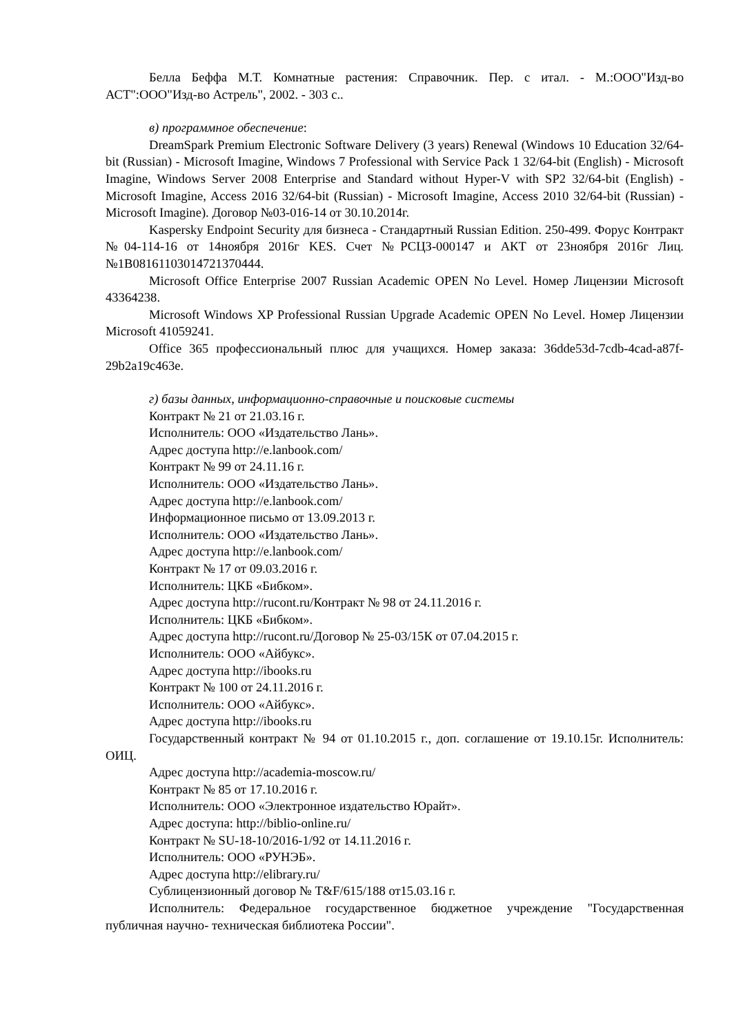Белла Беффа М.Т. Комнатные растения: Справочник. Пер. с итал. - М.:ООО"Изд-во АСТ":ООО"Изд-во Астрель", 2002. - 303 с..
в) программное обеспечение:
DreamSpark Premium Electronic Software Delivery (3 years) Renewal (Windows 10 Education 32/64-bit (Russian) - Microsoft Imagine, Windows 7 Professional with Service Pack 1 32/64-bit (English) - Microsoft Imagine, Windows Server 2008 Enterprise and Standard without Hyper-V with SP2 32/64-bit (English) - Microsoft Imagine, Access 2016 32/64-bit (Russian) - Microsoft Imagine, Access 2010 32/64-bit (Russian) - Microsoft Imagine). Договор №03-016-14 от 30.10.2014г.
Kaspersky Endpoint Security для бизнеса - Стандартный Russian Edition. 250-499. Форус Контракт №04-114-16 от 14ноября 2016г KES. Счет №РСЦЗ-000147 и АКТ от 23ноября 2016г Лиц.№1B08161103014721370444.
Microsoft Office Enterprise 2007 Russian Academic OPEN No Level. Номер Лицензии Microsoft 43364238.
Microsoft Windows XP Professional Russian Upgrade Academic OPEN No Level. Номер Лицензии Microsoft 41059241.
Office 365 профессиональный плюс для учащихся. Номер заказа: 36dde53d-7cdb-4cad-a87f-29b2a19c463e.
г) базы данных, информационно-справочные и поисковые системы
Контракт № 21 от 21.03.16 г.
Исполнитель: ООО «Издательство Лань».
Адрес доступа http://e.lanbook.com/
Контракт № 99 от 24.11.16 г.
Исполнитель: ООО «Издательство Лань».
Адрес доступа http://e.lanbook.com/
Информационное письмо от 13.09.2013 г.
Исполнитель: ООО «Издательство Лань».
Адрес доступа http://e.lanbook.com/
Контракт № 17 от 09.03.2016 г.
Исполнитель: ЦКБ «Бибком».
Адрес доступа http://rucont.ru/Контракт № 98 от 24.11.2016 г.
Исполнитель: ЦКБ «Бибком».
Адрес доступа http://rucont.ru/Договор № 25-03/15К от 07.04.2015 г.
Исполнитель: ООО «Айбукс».
Адрес доступа http://ibooks.ru
Контракт № 100 от 24.11.2016 г.
Исполнитель: ООО «Айбукс».
Адрес доступа http://ibooks.ru
Государственный контракт № 94 от 01.10.2015 г., доп. соглашение от 19.10.15г. Исполнитель: ОИЦ.
Адрес доступа http://academia-moscow.ru/
Контракт № 85 от 17.10.2016 г.
Исполнитель: ООО «Электронное издательство Юрайт».
Адрес доступа: http://biblio-online.ru/
Контракт № SU-18-10/2016-1/92 от 14.11.2016 г.
Исполнитель: ООО «РУНЭБ».
Адрес доступа http://elibrary.ru/
Сублицензионный договор № T&F/615/188 от15.03.16 г.
Исполнитель: Федеральное государственное бюджетное учреждение "Государственная публичная научно- техническая библиотека России".